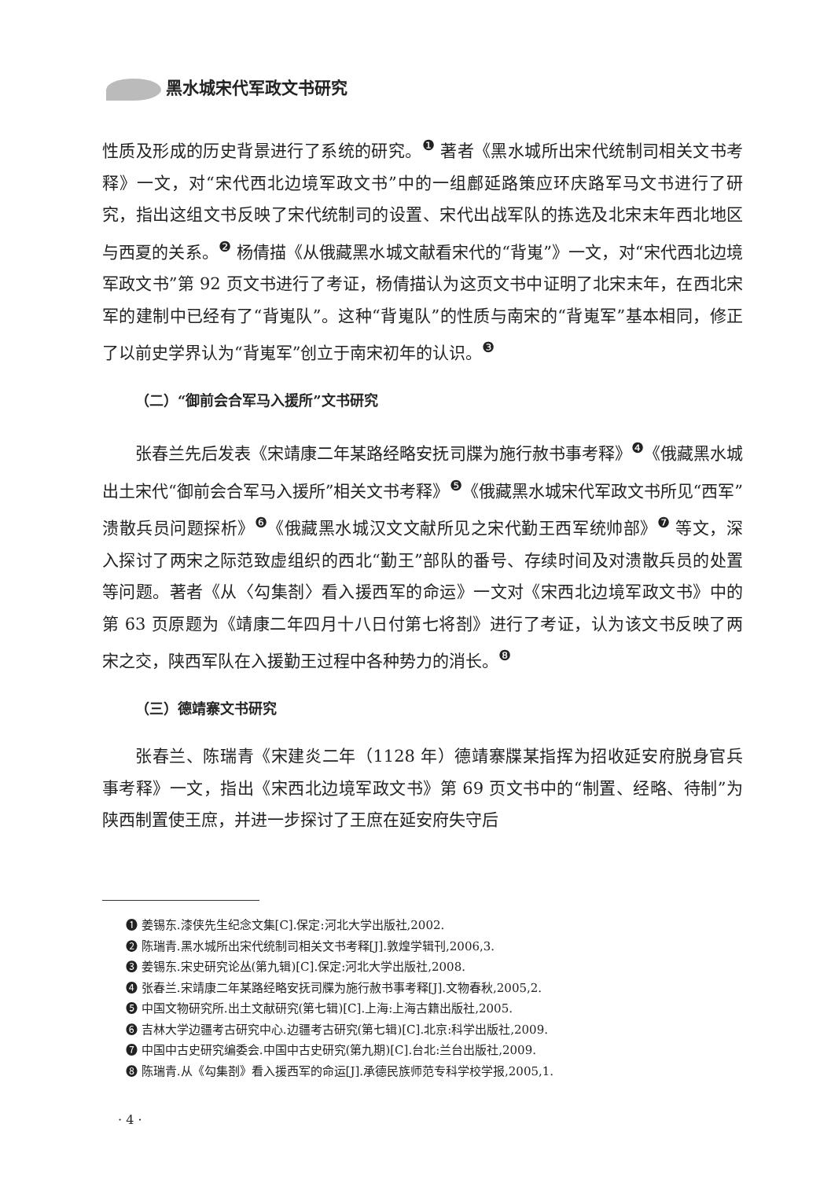黑水城宋代军政文书研究
性质及形成的历史背景进行了系统的研究。<sup>❶</sup> 著者《黑水城所出宋代统制司相关文书考释》一文，对“宋代西北边境军政文书”中的一组鄜延路策应环庆路军马文书进行了研究，指出这组文书反映了宋代统制司的设置、宋代出战军队的拣选及北宋末年西北地区与西夏的关系。<sup>❷</sup> 杨倩描《从俄藏黑水城文献看宋代的“背嵬”》一文，对“宋代西北边境军政文书”第 92 页文书进行了考证，杨倩描认为这页文书中证明了北宋末年，在西北宋军的建制中已经有了“背嵬队”。这种“背嵬队”的性质与南宋的“背嵬军”基本相同，修正了以前史学界认为“背嵬军”创立于南宋初年的认识。<sup>❸</sup>
（二）“御前会合军马入援所”文书研究
张春兰先后发表《宋靖康二年某路经略安抚司牒为施行赦书事考释》<sup>❹</sup>《俄藏黑水城出土宋代“御前会合军马入援所”相关文书考释》<sup>❺</sup>《俄藏黑水城宋代军政文书所见“西军”溃散兵员问题探析》<sup>❻</sup>《俄藏黑水城汉文文献所见之宋代勤王西军统帅部》<sup>❼</sup> 等文，深入探讨了两宋之际范致虚组织的西北“勤王”部队的番号、存续时间及对溃散兵员的处置等问题。著者《从〈勾集剳〉看入援西军的命运》一文对《宋西北边境军政文书》中的第 63 页原题为《靖康二年四月十八日付第七将剳》进行了考证，认为该文书反映了两宋之交，陕西军队在入援勤王过程中各种势力的消长。<sup>❽</sup>
（三）德靖寨文书研究
张春兰、陈瑞青《宋建炎二年（1128 年）德靖寨牒某指挥为招收延安府脱身官兵事考释》一文，指出《宋西北边境军政文书》第 69 页文书中的“制置、经略、待制”为陕西制置使王庶，并进一步探讨了王庶在延安府失守后
❶ 姜锡东.漆侠先生纪念文集[C].保定:河北大学出版社,2002.
❷ 陈瑞青.黑水城所出宋代统制司相关文书考释[J].敦煌学辑刊,2006,3.
❸ 姜锡东.宋史研究论丛(第九辑)[C].保定:河北大学出版社,2008.
❹ 张春兰.宋靖康二年某路经略安抚司牒为施行赦书事考释[J].文物春秋,2005,2.
❺ 中国文物研究所.出土文献研究(第七辑)[C].上海:上海古籍出版社,2005.
❻ 吉林大学边疆考古研究中心.边疆考古研究(第七辑)[C].北京:科学出版社,2009.
❼ 中国中古史研究编委会.中国中古史研究(第九期)[C].台北:兰台出版社,2009.
❽ 陈瑞青.从《勾集剳》看入援西军的命运[J].承德民族师范专科学校学报,2005,1.
· 4 ·